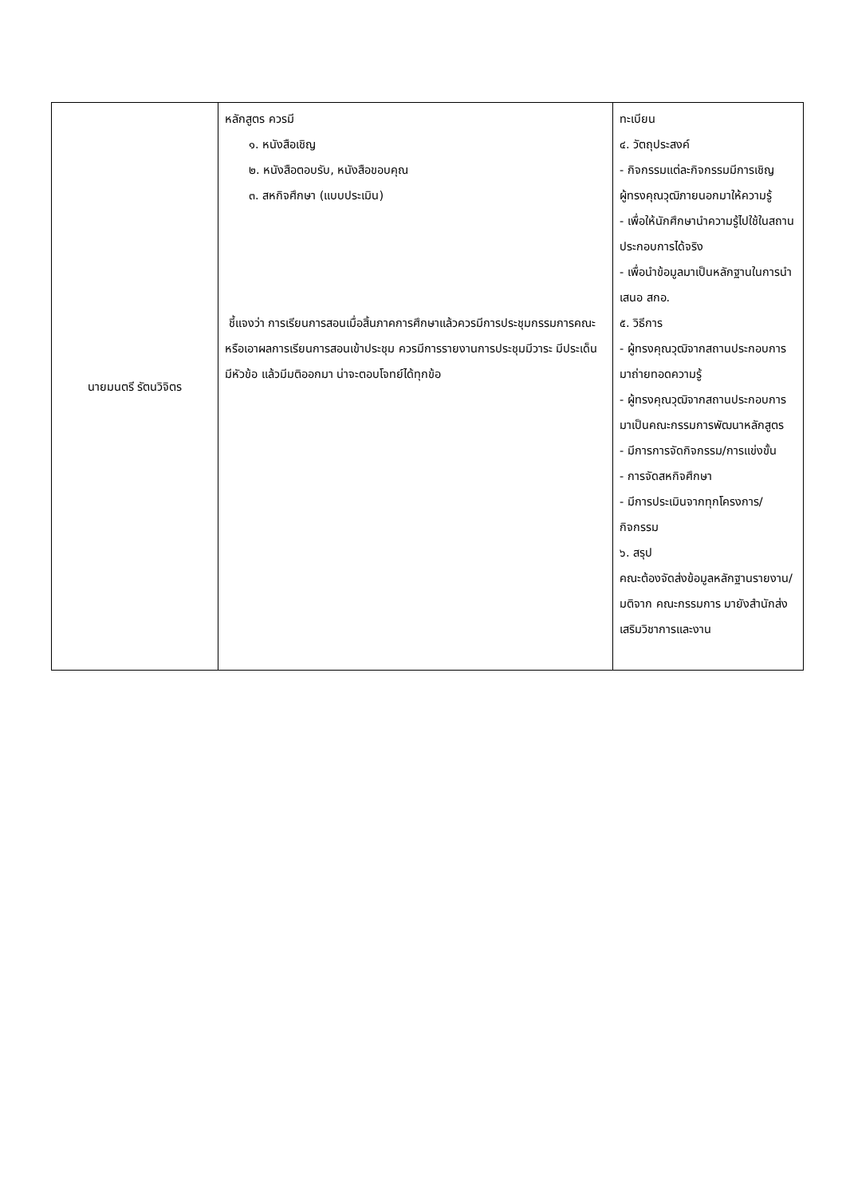| นายมนตรี รัตนวิจิตร | หลักสูตร ควรมี ๑. หนังสือเชิญ ๒. หนังสือตอบรับ, หนังสือขอบคุณ ๓. สหกิจศึกษา (แบบประเมิน) ชี้แจงว่า การเรียนการสอนเมื่อสิ้นภาคการศึกษาแล้วควรมีการประชุมกรรมการคณะ หรือเอาผลการเรียนการสอนเข้าประชุม ควรมีการรายงานการประชุมมีวาระ มีประเด็น มีหัวข้อ แล้วมีมติออกมา น่าจะตอบโจทย์ได้ทุกข้อ | ทะเบียน ๔. วัตถุประสงค์ - กิจกรรมแต่ละกิจกรรมมีการเชิญผู้ทรงคุณวุฒิภายนอกมาให้ความรู้ - เพื่อให้นักศึกษานำความรู้ไปใช้ในสถานประกอบการได้จริง - เพื่อนำข้อมูลมาเป็นหลักฐานในการนำเสนอ สกอ. ๕. วิธีการ - ผู้ทรงคุณวุฒิจากสถานประกอบการมาถ่ายทอดความรู้ - ผู้ทรงคุณวุฒิจากสถานประกอบการมาเป็นคณะกรรมการพัฒนาหลักสูตร - มีการการจัดกิจกรรม/การแข่งขั้น - การจัดสหกิจศึกษา - มีการประเมินจากทุกโครงการ/กิจกรรม ๖. สรุป คณะต้องจัดส่งข้อมูลหลักฐานรายงาน/มติจาก คณะกรรมการ มายังสำนักส่งเสริมวิชาการและงาน |